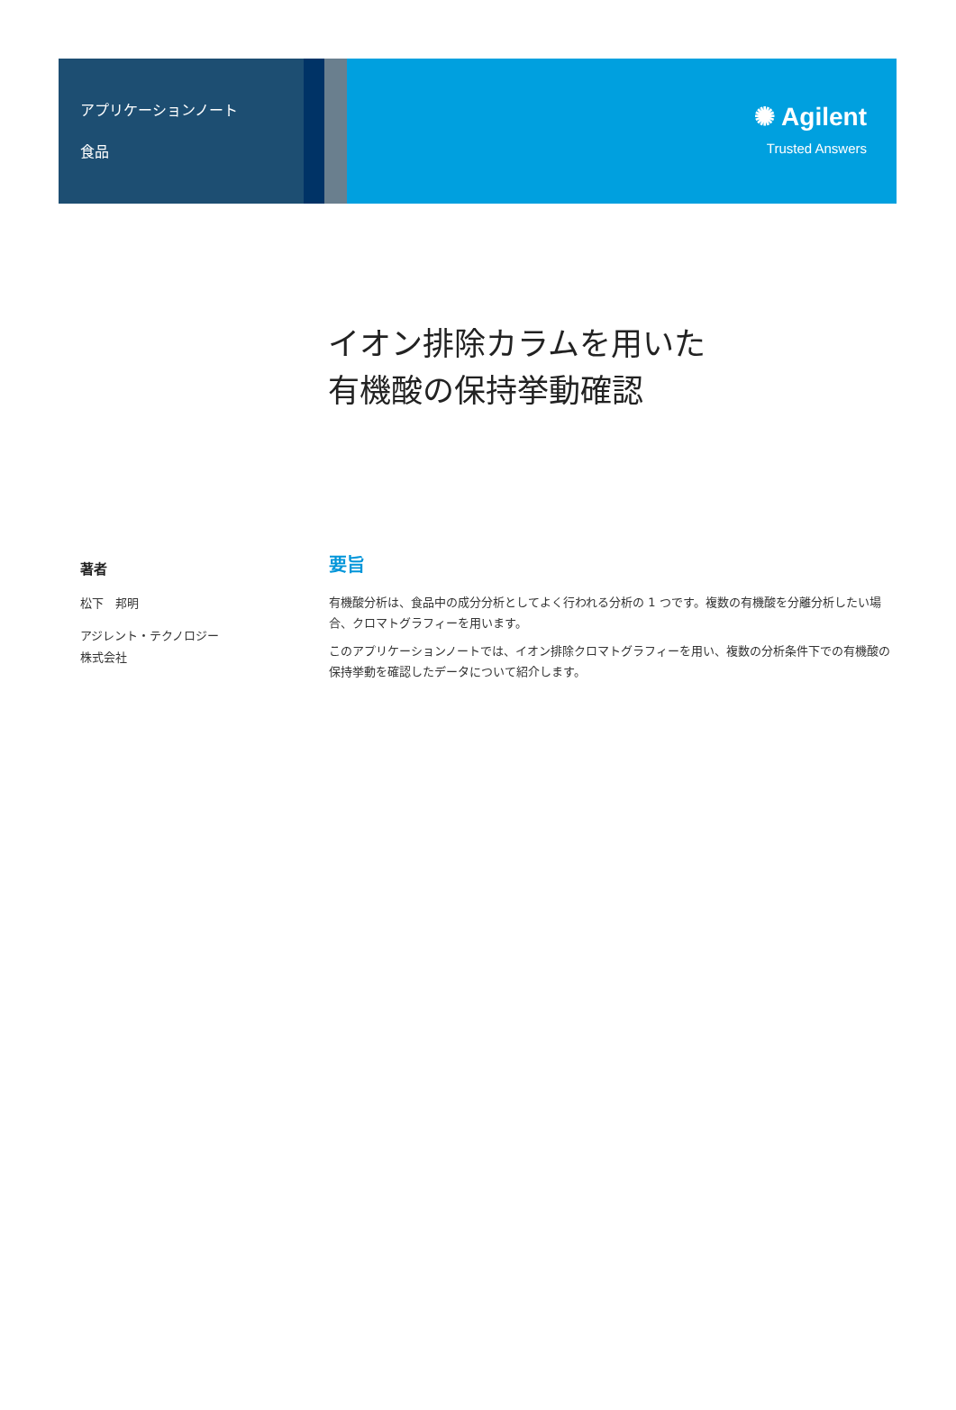アプリケーションノート
食品
✺ Agilent
Trusted Answers
イオン排除カラムを用いた
有機酸の保持挙動確認
著者
松下　邦明
アジレント・テクノロジー
株式会社
要旨
有機酸分析は、食品中の成分分析としてよく行われる分析の 1 つです。複数の有機酸を分離分析したい場合、クロマトグラフィーを用います。
このアプリケーションノートでは、イオン排除クロマトグラフィーを用い、複数の分析条件下での有機酸の保持挙動を確認したデータについて紹介します。